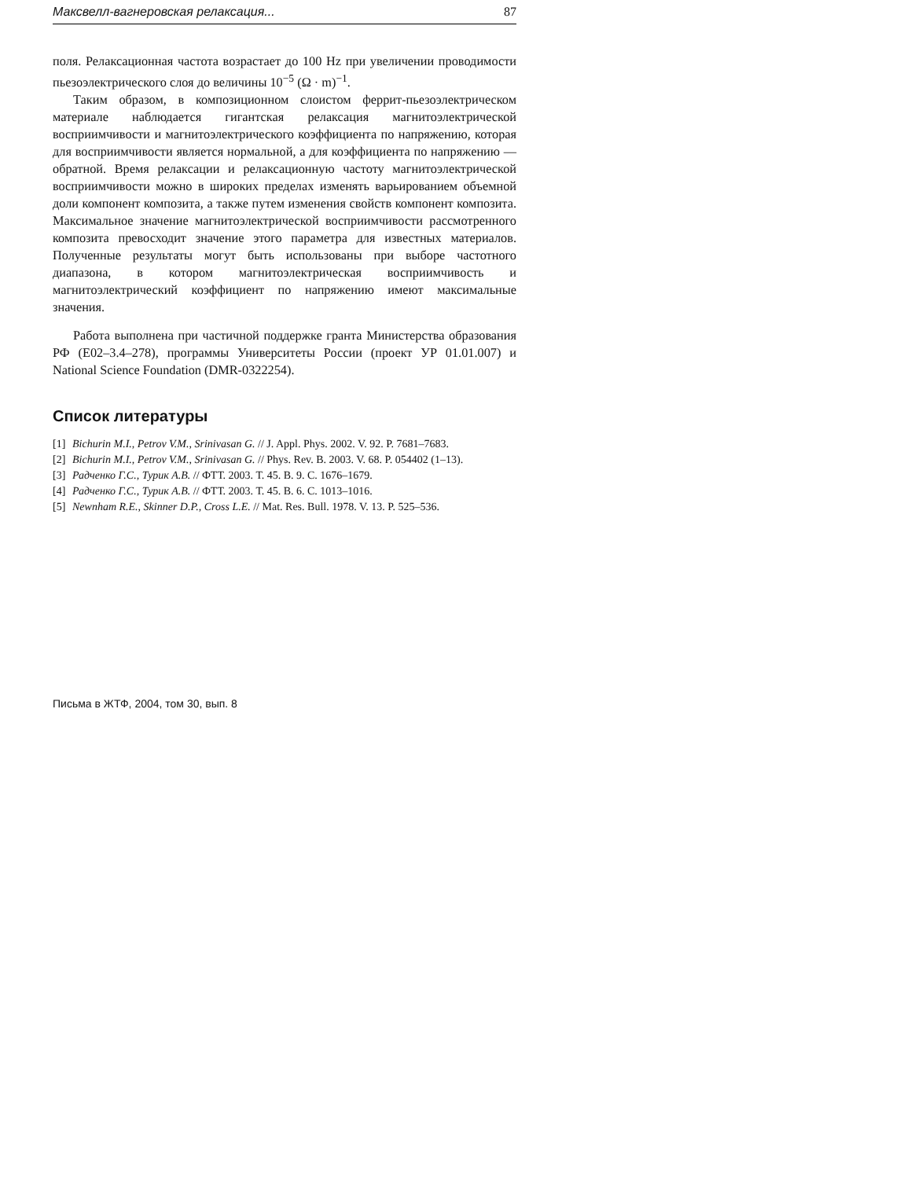Максвелл-вагнеровская релаксация... 87
поля. Релаксационная частота возрастает до 100 Hz при увеличении проводимости пьезоэлектрического слоя до величины 10<sup>−5</sup> (Ω · m)<sup>−1</sup>.
Таким образом, в композиционном слоистом феррит-пьезо­электрическом материале наблюдается гигантская релаксация магнито­электрической восприимчивости и магнитоэлектрического коэффициен­та по напряжению, которая для восприимчивости является нормальной, а для коэффициента по напряжению — обратной. Время релаксации и релаксационную частоту магнитоэлектрической восприимчивости можно в широких пределах изменять варьированием объемной доли компонент композита, а также путем изменения свойств компонент композита. Максимальное значение магнитоэлектрической восприим­чивости рассмотренного композита превосходит значение этого пара­метра для известных материалов. Полученные результаты могут быть использованы при выборе частотного диапазона, в котором магнито­электрическая восприимчивость и магнитоэлектрический коэффициент по напряжению имеют максимальные значения.
Работа выполнена при частичной поддержке гранта Министерства образования РФ (E02–3.4–278), программы Университеты России (про­ект УР 01.01.007) и National Science Foundation (DMR-0322254).
Список литературы
[1] Bichurin M.I., Petrov V.M., Srinivasan G. // J. Appl. Phys. 2002. V. 92. P. 7681–7683.
[2] Bichurin M.I., Petrov V.M., Srinivasan G. // Phys. Rev. B. 2003. V. 68. P. 054402 (1–13).
[3] Радченко Г.С., Турик А.В. // ФТТ. 2003. Т. 45. В. 9. С. 1676–1679.
[4] Радченко Г.С., Турик А.В. // ФТТ. 2003. Т. 45. В. 6. С. 1013–1016.
[5] Newnham R.E., Skinner D.P., Cross L.E. // Mat. Res. Bull. 1978. V. 13. P. 525–536.
Письма в ЖТФ, 2004, том 30, вып. 8